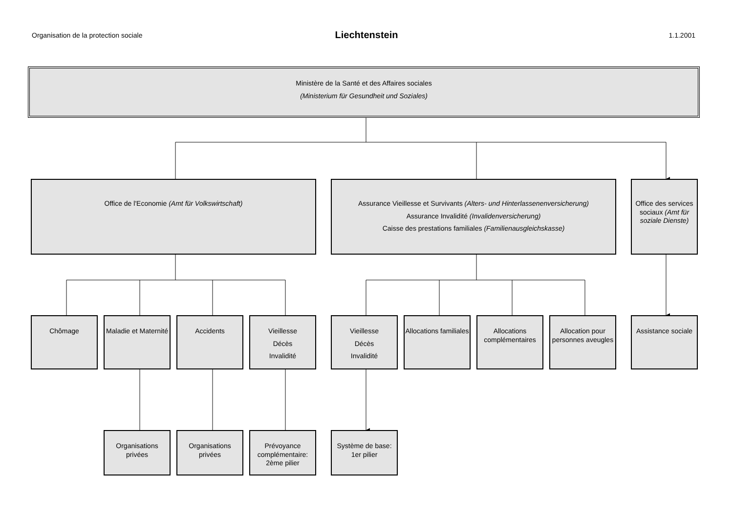Organisation de la protection sociale
Liechtenstein 1.1.2001
Ministère de la Santé et des Affaires sociales
(Ministerium für Gesundheit und Soziales)
Office de l'Economie (Amt für Volkswirtschaft) Assurance Vieillesse et Survivants (Alters- und Hinterlassenenversicherung)
Assurance Invalidité (Invalidenversicherung)
Caisse des prestations familiales (Familienausgleichskasse)
Office des services sociaux (Amt für soziale Dienste)
Chômage Maladie et Maternité
Accidents Vieillesse
Décès
Invalidité
Vieillesse
Décès
Invalidité
Allocations familiales
Allocations complémentaires
Allocation pour personnes aveugles
Assistance sociale
Organisations privées
Organisations privées
Prévoyance complémentaire: 2ème pilier
Système de base: 1er pilier